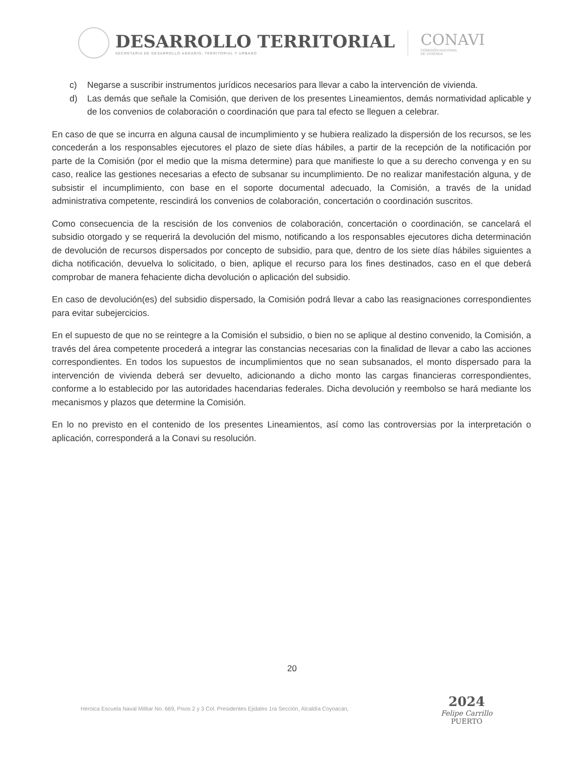DESARROLLO TERRITORIAL
SECRETARÍA DE DESARROLLO AGRARIO, TERRITORIAL Y URBANO
CONAVI
COMISIÓN NACIONAL
DE VIVIENDA
c) Negarse a suscribir instrumentos jurídicos necesarios para llevar a cabo la intervención de vivienda.
d) Las demás que señale la Comisión, que deriven de los presentes Lineamientos, demás normatividad aplicable y de los convenios de colaboración o coordinación que para tal efecto se lleguen a celebrar.
En caso de que se incurra en alguna causal de incumplimiento y se hubiera realizado la dispersión de los recursos, se les concederán a los responsables ejecutores el plazo de siete días hábiles, a partir de la recepción de la notificación por parte de la Comisión (por el medio que la misma determine) para que manifieste lo que a su derecho convenga y en su caso, realice las gestiones necesarias a efecto de subsanar su incumplimiento. De no realizar manifestación alguna, y de subsistir el incumplimiento, con base en el soporte documental adecuado, la Comisión, a través de la unidad administrativa competente, rescindirá los convenios de colaboración, concertación o coordinación suscritos.
Como consecuencia de la rescisión de los convenios de colaboración, concertación o coordinación, se cancelará el subsidio otorgado y se requerirá la devolución del mismo, notificando a los responsables ejecutores dicha determinación de devolución de recursos dispersados por concepto de subsidio, para que, dentro de los siete días hábiles siguientes a dicha notificación, devuelva lo solicitado, o bien, aplique el recurso para los fines destinados, caso en el que deberá comprobar de manera fehaciente dicha devolución o aplicación del subsidio.
En caso de devolución(es) del subsidio dispersado, la Comisión podrá llevar a cabo las reasignaciones correspondientes para evitar subejercicios.
En el supuesto de que no se reintegre a la Comisión el subsidio, o bien no se aplique al destino convenido, la Comisión, a través del área competente procederá a integrar las constancias necesarias con la finalidad de llevar a cabo las acciones correspondientes. En todos los supuestos de incumplimientos que no sean subsanados, el monto dispersado para la intervención de vivienda deberá ser devuelto, adicionando a dicho monto las cargas financieras correspondientes, conforme a lo establecido por las autoridades hacendarias federales. Dicha devolución y reembolso se hará mediante los mecanismos y plazos que determine la Comisión.
En lo no previsto en el contenido de los presentes Lineamientos, así como las controversias por la interpretación o aplicación, corresponderá a la Conavi su resolución.
20
Heroica Escuela Naval Militar No. 669, Pisos 2 y 3 Col. Presidentes Ejidales 1ra Sección, Alcaldía Coyoacán,
2024
Felipe Carrillo
PUERTO